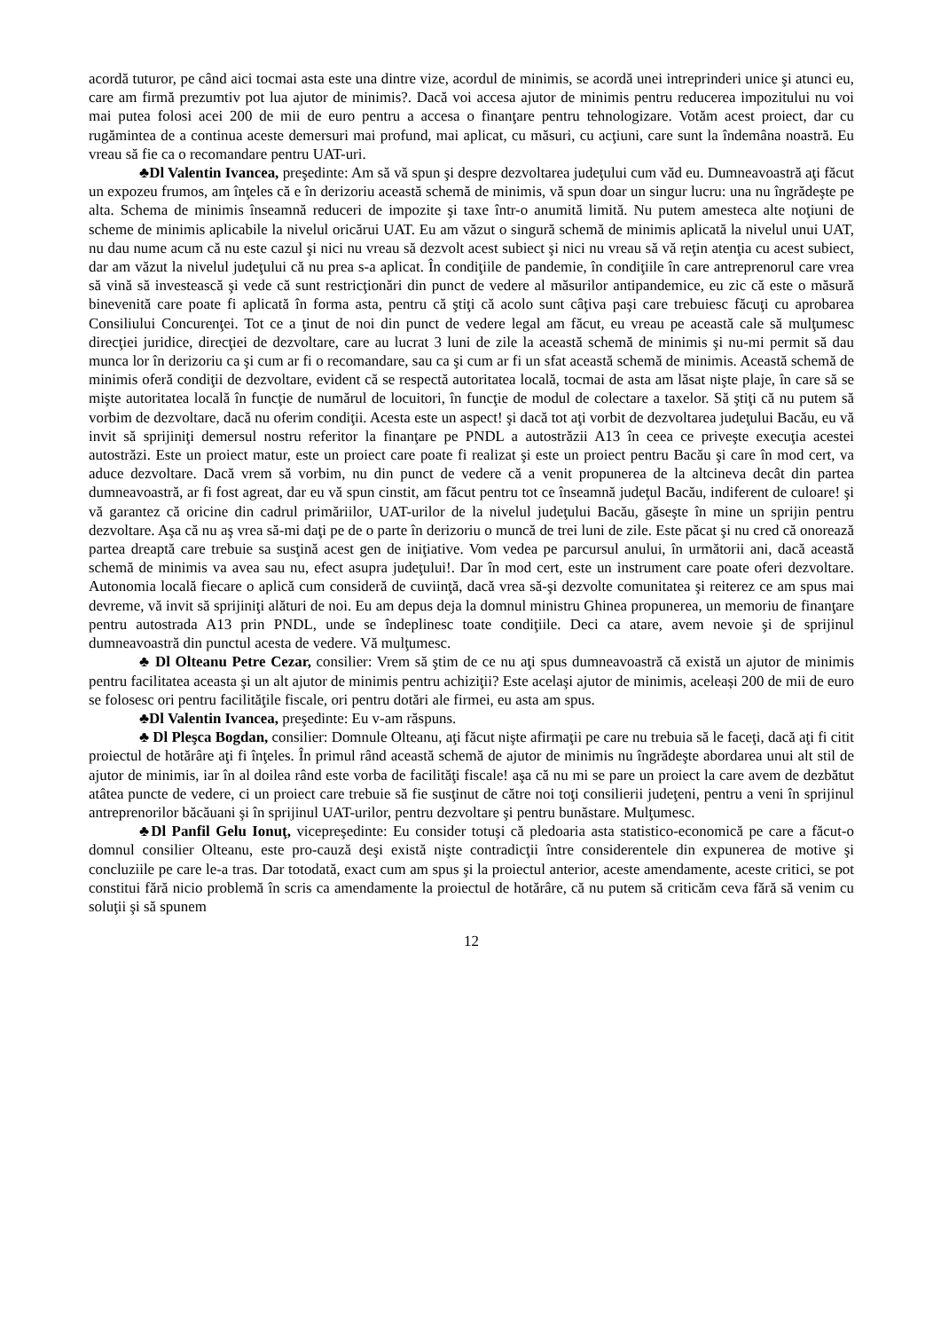acordă tuturor, pe când aici tocmai asta este una dintre vize, acordul de minimis, se acordă unei intreprinderi unice şi atunci eu, care am firmă prezumtiv pot lua ajutor de minimis?. Dacă voi accesa ajutor de minimis pentru reducerea impozitului nu voi mai putea folosi acei 200 de mii de euro pentru a accesa o finanţare pentru tehnologizare. Votăm acest proiect, dar cu rugămintea de a continua aceste demersuri mai profund, mai aplicat, cu măsuri, cu acţiuni, care sunt la îndemâna noastră. Eu vreau să fie ca o recomandare pentru UAT-uri.
♣Dl Valentin Ivancea, preşedinte: Am să vă spun şi despre dezvoltarea judeţului cum văd eu. Dumneavoastră aţi făcut un expozeu frumos, am înţeles că e în derizoriu această schemă de minimis, vă spun doar un singur lucru: una nu îngrădeşte pe alta. Schema de minimis înseamnă reduceri de impozite şi taxe într-o anumită limită. Nu putem amesteca alte noţiuni de scheme de minimis aplicabile la nivelul oricărui UAT. Eu am văzut o singură schemă de minimis aplicată la nivelul unui UAT, nu dau nume acum că nu este cazul şi nici nu vreau să dezvolt acest subiect şi nici nu vreau să vă reţin atenţia cu acest subiect, dar am văzut la nivelul judeţului că nu prea s-a aplicat. În condiţiile de pandemie, în condiţiile în care antreprenorul care vrea să vină să investească şi vede că sunt restricţionări din punct de vedere al măsurilor antipandemice, eu zic că este o măsură binevenită care poate fi aplicată în forma asta, pentru că ştiţi că acolo sunt câţiva paşi care trebuiesc făcuţi cu aprobarea Consiliului Concurenţei. Tot ce a ţinut de noi din punct de vedere legal am făcut, eu vreau pe această cale să mulţumesc direcţiei juridice, direcţiei de dezvoltare, care au lucrat 3 luni de zile la această schemă de minimis şi nu-mi permit să dau munca lor în derizoriu ca şi cum ar fi o recomandare, sau ca şi cum ar fi un sfat această schemă de minimis. Această schemă de minimis oferă condiţii de dezvoltare, evident că se respectă autoritatea locală, tocmai de asta am lăsat nişte plaje, în care să se mişte autoritatea locală în funcţie de numărul de locuitori, în funcţie de modul de colectare a taxelor. Să ştiţi că nu putem să vorbim de dezvoltare, dacă nu oferim condiţii. Acesta este un aspect! şi dacă tot aţi vorbit de dezvoltarea judeţului Bacău, eu vă invit să sprijiniţi demersul nostru referitor la finanţare pe PNDL a autostrăzii A13 în ceea ce priveşte execuţia acestei autostrăzi. Este un proiect matur, este un proiect care poate fi realizat şi este un proiect pentru Bacău şi care în mod cert, va aduce dezvoltare. Dacă vrem să vorbim, nu din punct de vedere că a venit propunerea de la altcineva decât din partea dumneavoastră, ar fi fost agreat, dar eu vă spun cinstit, am făcut pentru tot ce înseamnă judeţul Bacău, indiferent de culoare! şi vă garantez că oricine din cadrul primăriilor, UAT-urilor de la nivelul judeţului Bacău, găseşte în mine un sprijin pentru dezvoltare. Aşa că nu aş vrea să-mi daţi pe de o parte în derizoriu o muncă de trei luni de zile. Este păcat şi nu cred că onorează partea dreaptă care trebuie sa susţină acest gen de iniţiative. Vom vedea pe parcursul anului, în următorii ani, dacă această schemă de minimis va avea sau nu, efect asupra judeţului!. Dar în mod cert, este un instrument care poate oferi dezvoltare. Autonomia locală fiecare o aplică cum consideră de cuviinţă, dacă vrea să-şi dezvolte comunitatea şi reiterez ce am spus mai devreme, vă invit să sprijiniţi alături de noi. Eu am depus deja la domnul ministru Ghinea propunerea, un memoriu de finanţare pentru autostrada A13 prin PNDL, unde se îndeplinesc toate condiţiile. Deci ca atare, avem nevoie şi de sprijinul dumneavoastră din punctul acesta de vedere. Vă mulţumesc.
♣ Dl Olteanu Petre Cezar, consilier: Vrem să ştim de ce nu aţi spus dumneavoastră că există un ajutor de minimis pentru facilitatea aceasta şi un alt ajutor de minimis pentru achiziţii? Este acelaşi ajutor de minimis, aceleași 200 de mii de euro se folosesc ori pentru facilităţile fiscale, ori pentru dotări ale firmei, eu asta am spus.
♣Dl Valentin Ivancea, preşedinte: Eu v-am răspuns.
♣ Dl Pleşca Bogdan, consilier: Domnule Olteanu, aţi făcut nişte afirmaţii pe care nu trebuia să le faceţi, dacă aţi fi citit proiectul de hotărâre aţi fi înţeles. În primul rând această schemă de ajutor de minimis nu îngrădeşte abordarea unui alt stil de ajutor de minimis, iar în al doilea rând este vorba de facilităţi fiscale! aşa că nu mi se pare un proiect la care avem de dezbătut atâtea puncte de vedere, ci un proiect care trebuie să fie susţinut de către noi toţi consilierii judeţeni, pentru a veni în sprijinul antreprenorilor băcăuani şi în sprijinul UAT-urilor, pentru dezvoltare şi pentru bunăstare. Mulţumesc.
♣Dl Panfil Gelu Ionuţ, vicepreşedinte: Eu consider totuşi că pledoaria asta statistico-economică pe care a făcut-o domnul consilier Olteanu, este pro-cauză deşi există nişte contradicţii între considerentele din expunerea de motive şi concluziile pe care le-a tras. Dar totodată, exact cum am spus şi la proiectul anterior, aceste amendamente, aceste critici, se pot constitui fără nicio problemă în scris ca amendamente la proiectul de hotărâre, că nu putem să criticăm ceva fără să venim cu soluţii şi să spunem
12